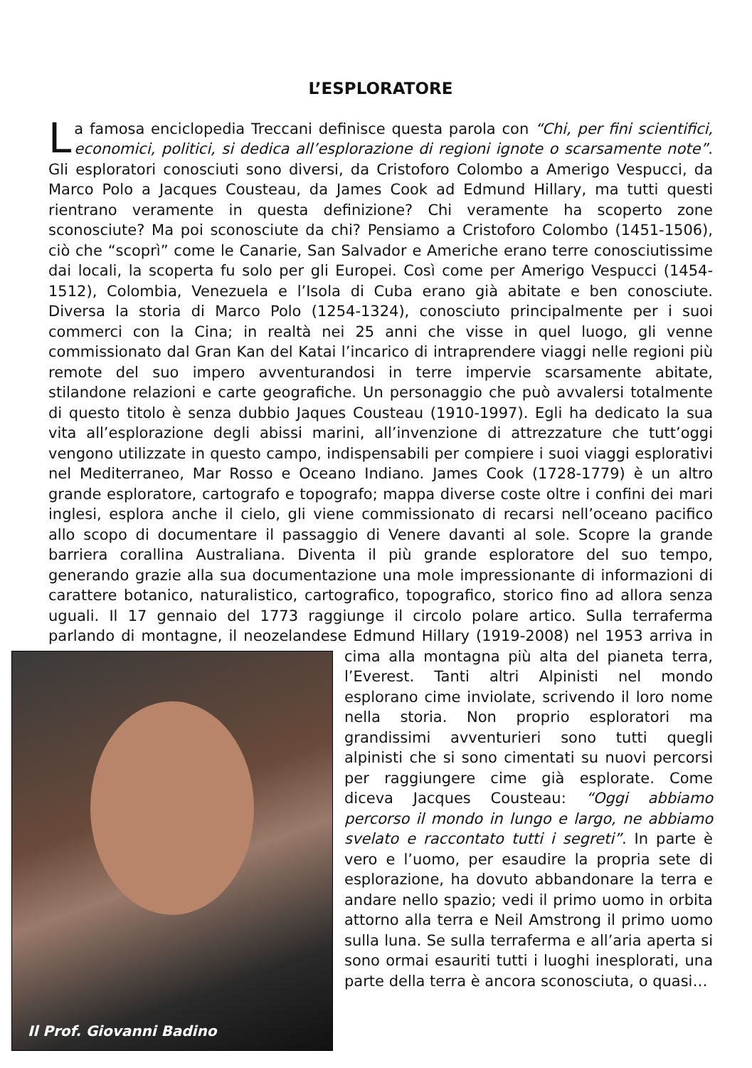L’ESPLORATORE
La famosa enciclopedia Treccani definisce questa parola con “Chi, per fini scientifici, economici, politici, si dedica all’esplorazione di regioni ignote o scarsamente note”. Gli esploratori conosciuti sono diversi, da Cristoforo Colombo a Amerigo Vespucci, da Marco Polo a Jacques Cousteau, da James Cook ad Edmund Hillary, ma tutti questi rientrano veramente in questa definizione? Chi veramente ha scoperto zone sconosciute? Ma poi sconosciute da chi? Pensiamo a Cristoforo Colombo (1451-1506), ciò che “scoprì” come le Canarie, San Salvador e Americhe erano terre conosciutissime dai locali, la scoperta fu solo per gli Europei. Così come per Amerigo Vespucci (1454-1512), Colombia, Venezuela e l’Isola di Cuba erano già abitate e ben conosciute. Diversa la storia di Marco Polo (1254-1324), conosciuto principalmente per i suoi commerci con la Cina; in realtà nei 25 anni che visse in quel luogo, gli venne commissionato dal Gran Kan del Katai l’incarico di intraprendere viaggi nelle regioni più remote del suo impero avventurandosi in terre impervie scarsamente abitate, stilandone relazioni e carte geografiche. Un personaggio che può avvalersi totalmente di questo titolo è senza dubbio Jaques Cousteau (1910-1997). Egli ha dedicato la sua vita all’esplorazione degli abissi marini, all’invenzione di attrezzature che tutt’oggi vengono utilizzate in questo campo, indispensabili per compiere i suoi viaggi esplorativi nel Mediterraneo, Mar Rosso e Oceano Indiano. James Cook (1728-1779) è un altro grande esploratore, cartografo e topografo; mappa diverse coste oltre i confini dei mari inglesi, esplora anche il cielo, gli viene commissionato di recarsi nell’oceano pacifico allo scopo di documentare il passaggio di Venere davanti al sole. Scopre la grande barriera corallina Australiana. Diventa il più grande esploratore del suo tempo, generando grazie alla sua documentazione una mole impressionante di informazioni di carattere botanico, naturalistico, cartografico, topografico, storico fino ad allora senza uguali. Il 17 gennaio del 1773 raggiunge il circolo polare artico. Sulla terraferma parlando di montagne, il neozelandese Edmund Hillary (1919-2008) nel 1953 arriva
Il Prof. Giovanni Badino
in cima alla montagna più alta del pianeta terra, l’Everest. Tanti altri Alpinisti nel mondo esplorano cime inviolate, scrivendo il loro nome nella storia. Non proprio esploratori ma grandissimi avventurieri sono tutti quegli alpinisti che si sono cimentati su nuovi percorsi per raggiungere cime già esplorate. Come diceva Jacques Cousteau: “Oggi abbiamo percorso il mondo in lungo e largo, ne abbiamo svelato e raccontato tutti i segreti”. In parte è vero e l’uomo, per esaudire la propria sete di esplorazione, ha dovuto abbandonare la terra e andare nello spazio; vedi il primo uomo in orbita attorno alla terra e Neil Amstrong il primo uomo sulla luna. Se sulla terraferma e all’aria aperta si sono ormai esauriti tutti i luoghi inesplorati, una parte della terra è ancora sconosciuta, o quasi…